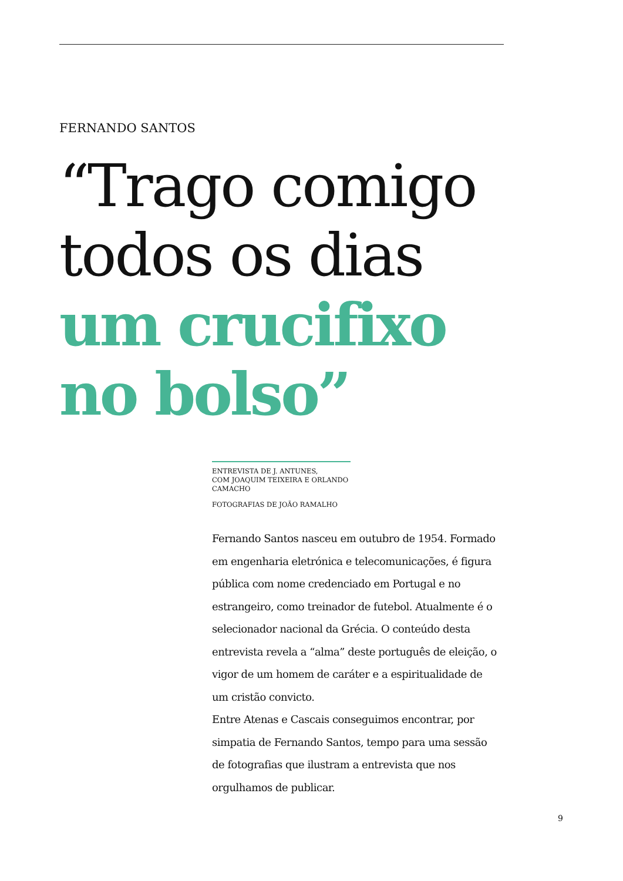FERNANDO SANTOS
“Trago comigo
todos os dias
um crucifixo
no bolso”
ENTREVISTA DE J. ANTUNES,
COM JOAQUIM TEIXEIRA E ORLANDO CAMACHO
FOTOGRAFIAS DE JOÃO RAMALHO
Fernando Santos nasceu em outubro de 1954. Formado em engenharia eletrónica e telecomunicações, é figura pública com nome credenciado em Portugal e no estrangeiro, como treinador de futebol. Atualmente é o selecionador nacional da Grécia. O conteúdo desta entrevista revela a “alma” deste português de eleição, o vigor de um homem de caráter e a espiritualidade de um cristão convicto.
Entre Atenas e Cascais conseguimos encontrar, por simpatia de Fernando Santos, tempo para uma sessão de fotografias que ilustram a entrevista que nos orgulhamos de publicar.
9